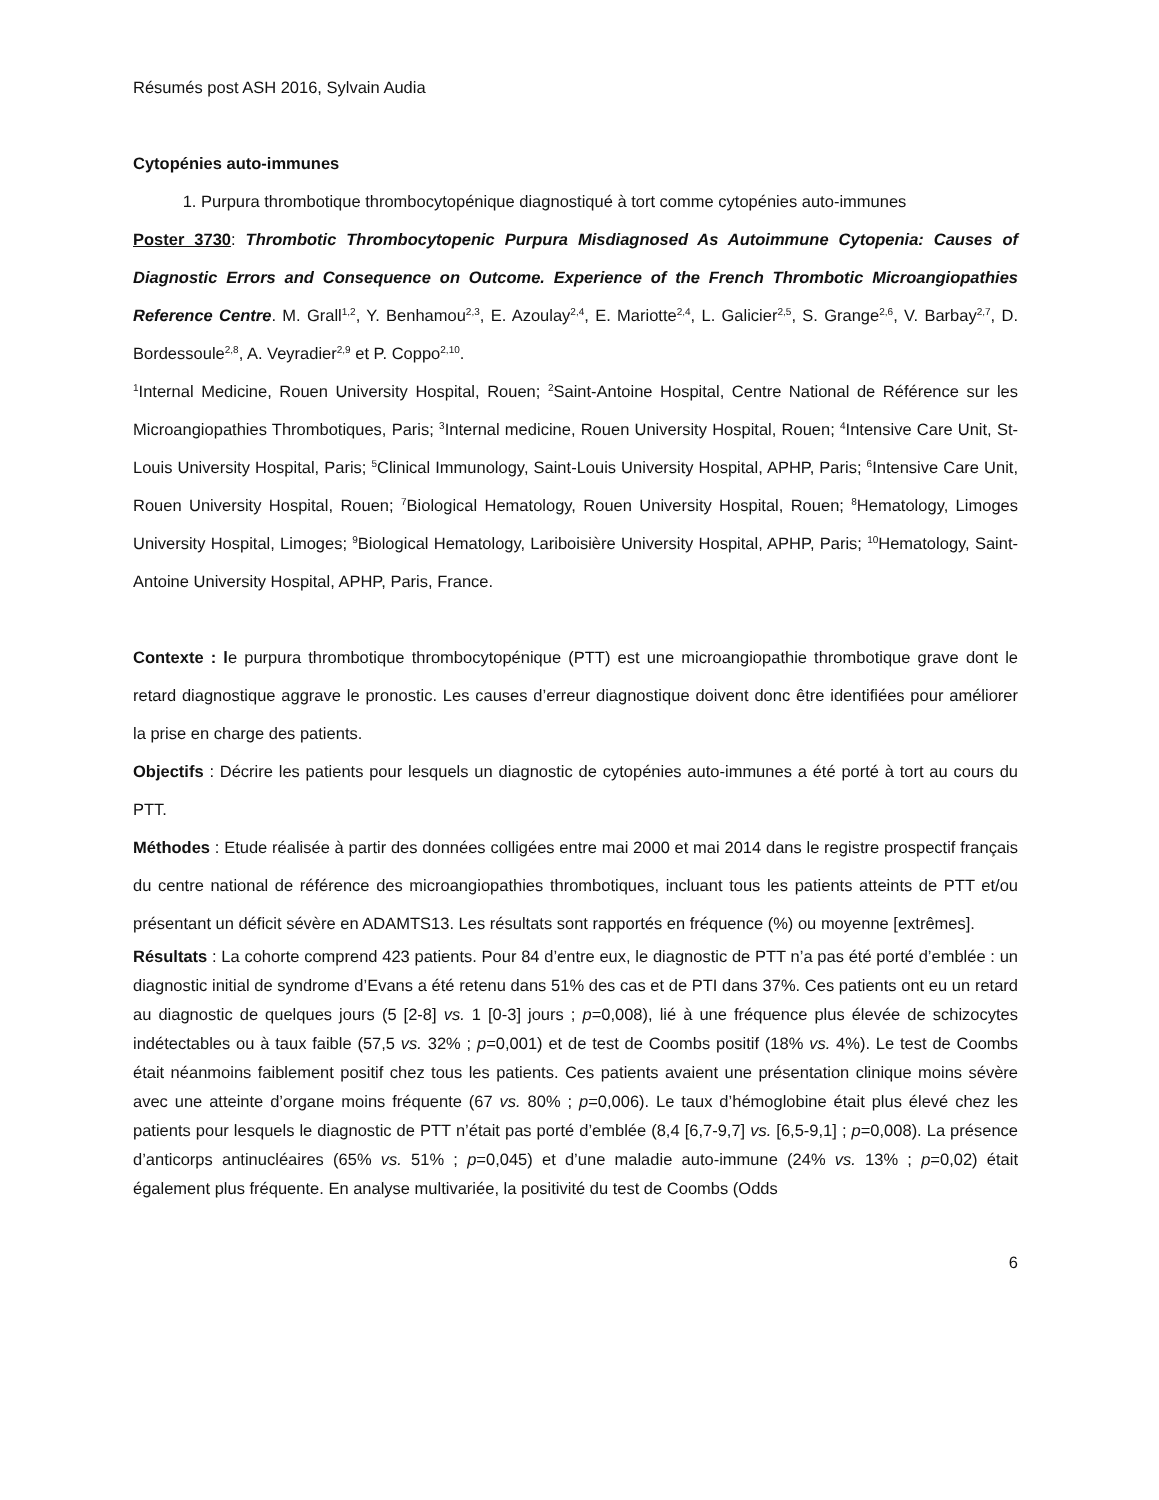Résumés post ASH 2016, Sylvain Audia
Cytopénies auto-immunes
1. Purpura thrombotique thrombocytopénique diagnostiqué à tort comme cytopénies auto-immunes
Poster 3730: Thrombotic Thrombocytopenic Purpura Misdiagnosed As Autoimmune Cytopenia: Causes of Diagnostic Errors and Consequence on Outcome. Experience of the French Thrombotic Microangiopathies Reference Centre. M. Grall<sup>1,2</sup>, Y. Benhamou<sup>2,3</sup>, E. Azoulay<sup>2,4</sup>, E. Mariotte<sup>2,4</sup>, L. Galicier<sup>2,5</sup>, S. Grange<sup>2,6</sup>, V. Barbay<sup>2,7</sup>, D. Bordessoule<sup>2,8</sup>, A. Veyradier<sup>2,9</sup> et P. Coppo<sup>2,10</sup>.
<sup>1</sup> Internal Medicine, Rouen University Hospital, Rouen; <sup>2</sup>Saint-Antoine Hospital, Centre National de Référence sur les Microangiopathies Thrombotiques, Paris; <sup>3</sup>Internal medicine, Rouen University Hospital, Rouen; <sup>4</sup>Intensive Care Unit, St-Louis University Hospital, Paris; <sup>5</sup>Clinical Immunology, Saint-Louis University Hospital, APHP, Paris; <sup>6</sup>Intensive Care Unit, Rouen University Hospital, Rouen; <sup>7</sup>Biological Hematology, Rouen University Hospital, Rouen; <sup>8</sup>Hematology, Limoges University Hospital, Limoges; <sup>9</sup>Biological Hematology, Lariboisière University Hospital, APHP, Paris; <sup>10</sup>Hematology, Saint-Antoine University Hospital, APHP, Paris, France.
Contexte : le purpura thrombotique thrombocytopénique (PTT) est une microangiopathie thrombotique grave dont le retard diagnostique aggrave le pronostic. Les causes d’erreur diagnostique doivent donc être identifiées pour améliorer la prise en charge des patients.
Objectifs : Décrire les patients pour lesquels un diagnostic de cytopénies auto-immunes a été porté à tort au cours du PTT.
Méthodes : Etude réalisée à partir des données colligées entre mai 2000 et mai 2014 dans le registre prospectif français du centre national de référence des microangiopathies thrombotiques, incluant tous les patients atteints de PTT et/ou présentant un déficit sévère en ADAMTS13. Les résultats sont rapportés en fréquence (%) ou moyenne [extrêmes].
Résultats : La cohorte comprend 423 patients. Pour 84 d’entre eux, le diagnostic de PTT n’a pas été porté d’emblée : un diagnostic initial de syndrome d’Evans a été retenu dans 51% des cas et de PTI dans 37%. Ces patients ont eu un retard au diagnostic de quelques jours (5 [2-8] vs. 1 [0-3] jours ; p=0,008), lié à une fréquence plus élevée de schizocytes indétectables ou à taux faible (57,5 vs. 32% ; p=0,001) et de test de Coombs positif (18% vs. 4%). Le test de Coombs était néanmoins faiblement positif chez tous les patients. Ces patients avaient une présentation clinique moins sévère avec une atteinte d’organe moins fréquente (67 vs. 80% ; p=0,006). Le taux d’hémoglobine était plus élevé chez les patients pour lesquels le diagnostic de PTT n’était pas porté d’emblée (8,4 [6,7-9,7] vs. [6,5-9,1] ; p=0,008). La présence d’anticorps antinucléaires (65% vs. 51% ; p=0,045) et d’une maladie auto-immune (24% vs. 13% ; p=0,02) était également plus fréquente. En analyse multivariée, la positivité du test de Coombs (Odds
6